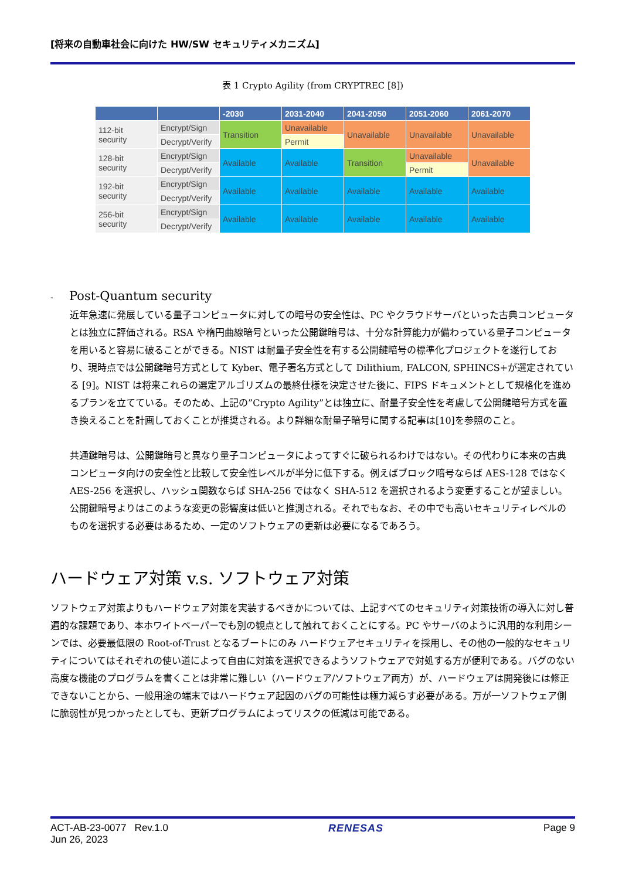[将来の自動車社会に向けた HW/SW セキュリティメカニズム]
表 1 Crypto Agility (from CRYPTREC [8])
| | | -2030 | 2031-2040 | 2041-2050 | 2051-2060 | 2061-2070 |
| --- | --- | --- | --- | --- | --- | --- |
| 112-bit security | Encrypt/Sign | Transition | Unavailable | Unavailable | Unavailable | Unavailable |
| | Decrypt/Verify | | Permit | | | |
| 128-bit security | Encrypt/Sign | Available | Available | Transition | Unavailable | Unavailable |
| | Decrypt/Verify | | | | Permit | |
| 192-bit security | Encrypt/Sign | Available | Available | Available | Available | Available |
| | Decrypt/Verify | | | | | |
| 256-bit security | Encrypt/Sign | Available | Available | Available | Available | Available |
| | Decrypt/Verify | | | | | |
- Post-Quantum security
近年急速に発展している量子コンピュータに対しての暗号の安全性は、PC やクラウドサーバといった古典コンピュータとは独立に評価される。RSA や楕円曲線暗号といった公開鍵暗号は、十分な計算能力が備わっている量子コンピュータを用いると容易に破ることができる。NIST は耐量子安全性を有する公開鍵暗号の標準化プロジェクトを遂行しており、現時点では公開鍵暗号方式として Kyber、電子署名方式として Dilithium, FALCON, SPHINCS+が選定されている [9]。NIST は将来これらの選定アルゴリズムの最終仕様を決定させた後に、FIPS ドキュメントとして規格化を進めるプランを立てている。そのため、上記の”Crypto Agility”とは独立に、耐量子安全性を考慮して公開鍵暗号方式を置き換えることを計画しておくことが推奨される。より詳細な耐量子暗号に関する記事は[10]を参照のこと。
共通鍵暗号は、公開鍵暗号と異なり量子コンピュータによってすぐに破られるわけではない。その代わりに本来の古典コンピュータ向けの安全性と比較して安全性レベルが半分に低下する。例えばブロック暗号ならば AES-128 ではなく AES-256 を選択し、ハッシュ関数ならば SHA-256 ではなく SHA-512 を選択されるよう変更することが望ましい。公開鍵暗号よりはこのような変更の影響度は低いと推測される。それでもなお、その中でも高いセキュリティレベルのものを選択する必要はあるため、一定のソフトウェアの更新は必要になるであろう。
ハードウェア対策 v.s. ソフトウェア対策
ソフトウェア対策よりもハードウェア対策を実装するべきかについては、上記すべてのセキュリティ対策技術の導入に対し普遍的な課題であり、本ホワイトペーパーでも別の観点として触れておくことにする。PC やサーバのように汎用的な利用シーンでは、必要最低限の Root-of-Trust となるブートにのみ ハードウェアセキュリティを採用し、その他の一般的なセキュリティについてはそれぞれの使い道によって自由に対策を選択できるようソフトウェアで対処する方が便利である。バグのない高度な機能のプログラムを書くことは非常に難しい（ハードウェア/ソフトウェア両方）が、ハードウェアは開発後には修正できないことから、一般用途の端末ではハードウェア起因のバグの可能性は極力減らす必要がある。万が一ソフトウェア側に脆弱性が見つかったとしても、更新プログラムによってリスクの低減は可能である。
ACT-AB-23-0077 Rev.1.0
Jun 26, 2023
RENESAS Page 9